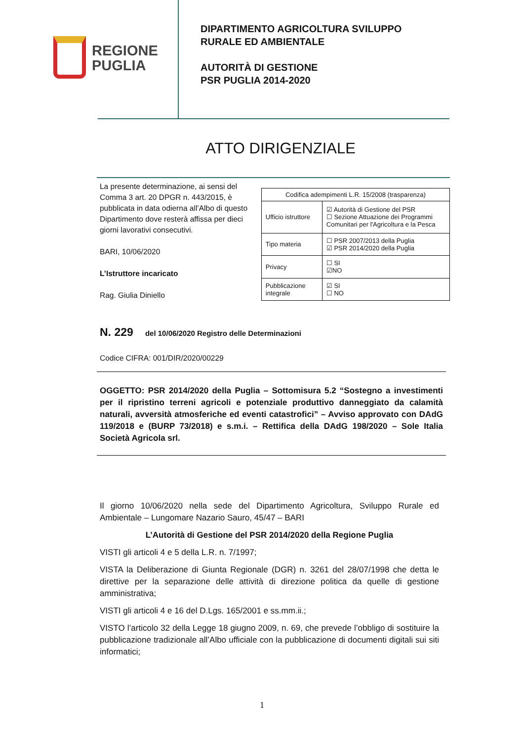REGIONE
PUGLIA
DIPARTIMENTO AGRICOLTURA SVILUPPO
RURALE ED AMBIENTALE
AUTORITÀ DI GESTIONE
PSR PUGLIA 2014-2020
ATTO DIRIGENZIALE
La presente determinazione, ai sensi del Comma 3 art. 20 DPGR n. 443/2015, è pubblicata in data odierna all’Albo di questo Dipartimento dove resterà affissa per dieci giorni lavorativi consecutivi.
BARI, 10/06/2020
L’Istruttore incaricato
Rag. Giulia Diniello
| Codifica adempimenti L.R. 15/2008 (trasparenza) | |
| Ufficio istruttore | ☑ Autorità di Gestione del PSR ☐ Sezione Attuazione dei Programmi Comunitari per l'Agricoltura e la Pesca |
| Tipo materia | ☐ PSR 2007/2013 della Puglia ☑ PSR 2014/2020 della Puglia |
| Privacy | ☐ SI ☑NO |
| Pubblicazione integrale | ☑ SI ☐ NO |
N. 229 del 10/06/2020 Registro delle Determinazioni
Codice CIFRA: 001/DIR/2020/00229
OGGETTO: PSR 2014/2020 della Puglia – Sottomisura 5.2 “Sostegno a investimenti per il ripristino terreni agricoli e potenziale produttivo danneggiato da calamità naturali, avversità atmosferiche ed eventi catastrofici” – Avviso approvato con DAdG 119/2018 e (BURP 73/2018) e s.m.i. – Rettifica della DAdG 198/2020 – Sole Italia Società Agricola srl.
Il giorno 10/06/2020 nella sede del Dipartimento Agricoltura, Sviluppo Rurale ed Ambientale – Lungomare Nazario Sauro, 45/47 – BARI
L’Autorità di Gestione del PSR 2014/2020 della Regione Puglia
VISTI gli articoli 4 e 5 della L.R. n. 7/1997;
VISTA la Deliberazione di Giunta Regionale (DGR) n. 3261 del 28/07/1998 che detta le direttive per la separazione delle attività di direzione politica da quelle di gestione amministrativa;
VISTI gli articoli 4 e 16 del D.Lgs. 165/2001 e ss.mm.ii.;
VISTO l’articolo 32 della Legge 18 giugno 2009, n. 69, che prevede l’obbligo di sostituire la pubblicazione tradizionale all’Albo ufficiale con la pubblicazione di documenti digitali sui siti informatici;
1